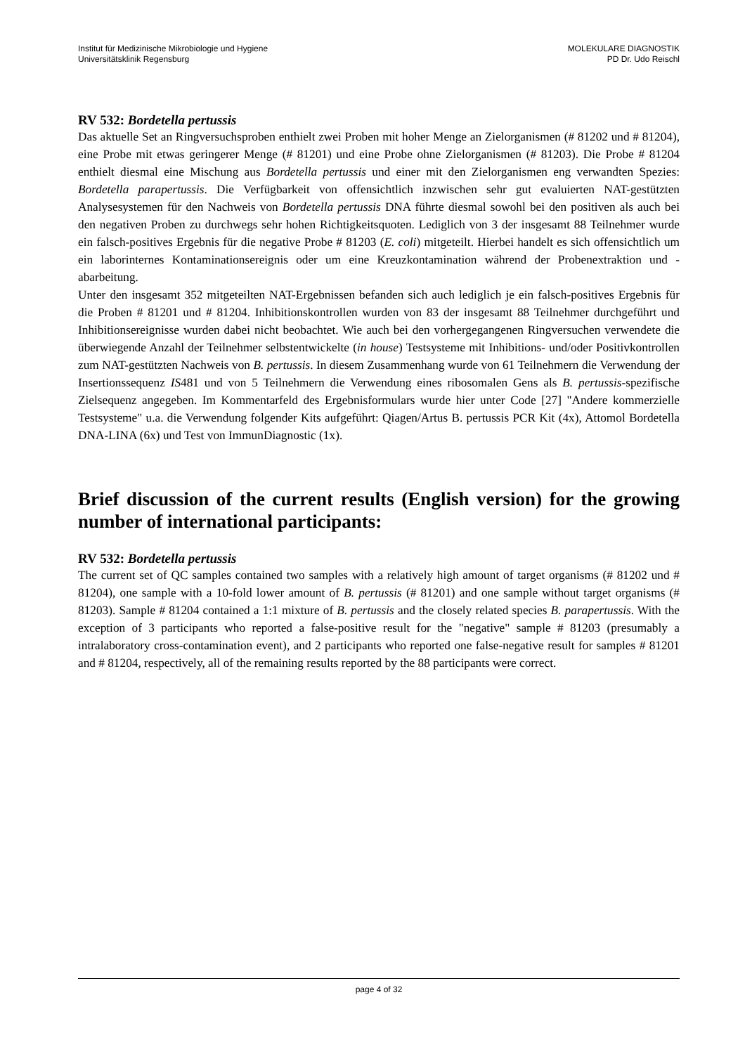Institut für Medizinische Mikrobiologie und Hygiene
Universitätsklinik Regensburg
MOLEKULARE DIAGNOSTIK
PD Dr. Udo Reischl
RV 532: Bordetella pertussis
Das aktuelle Set an Ringversuchsproben enthielt zwei Proben mit hoher Menge an Zielorganismen (# 81202 und # 81204), eine Probe mit etwas geringerer Menge (# 81201) und eine Probe ohne Zielorganismen (# 81203). Die Probe # 81204 enthielt diesmal eine Mischung aus Bordetella pertussis und einer mit den Zielorganismen eng verwandten Spezies: Bordetella parapertussis. Die Verfügbarkeit von offensichtlich inzwischen sehr gut evaluierten NAT-gestützten Analysesystemen für den Nachweis von Bordetella pertussis DNA führte diesmal sowohl bei den positiven als auch bei den negativen Proben zu durchwegs sehr hohen Richtigkeitsquoten. Lediglich von 3 der insgesamt 88 Teilnehmer wurde ein falsch-positives Ergebnis für die negative Probe # 81203 (E. coli) mitgeteilt. Hierbei handelt es sich offensichtlich um ein laborinternes Kontaminationsereignis oder um eine Kreuzkontamination während der Probenextraktion und -abarbeitung.
Unter den insgesamt 352 mitgeteilten NAT-Ergebnissen befanden sich auch lediglich je ein falsch-positives Ergebnis für die Proben # 81201 und # 81204. Inhibitionskontrollen wurden von 83 der insgesamt 88 Teilnehmer durchgeführt und Inhibitionsereignisse wurden dabei nicht beobachtet. Wie auch bei den vorhergegangenen Ringversuchen verwendete die überwiegende Anzahl der Teilnehmer selbstentwickelte (in house) Testsysteme mit Inhibitions- und/oder Positivkontrollen zum NAT-gestützten Nachweis von B. pertussis. In diesem Zusammenhang wurde von 61 Teilnehmern die Verwendung der Insertionssequenz IS481 und von 5 Teilnehmern die Verwendung eines ribosomalen Gens als B. pertussis-spezifische Zielsequenz angegeben. Im Kommentarfeld des Ergebnisformulars wurde hier unter Code [27] "Andere kommerzielle Testsysteme" u.a. die Verwendung folgender Kits aufgeführt: Qiagen/Artus B. pertussis PCR Kit (4x), Attomol Bordetella DNA-LINA (6x) und Test von ImmunDiagnostic (1x).
Brief discussion of the current results (English version) for the growing number of international participants:
RV 532: Bordetella pertussis
The current set of QC samples contained two samples with a relatively high amount of target organisms (# 81202 und # 81204), one sample with a 10-fold lower amount of B. pertussis (# 81201) and one sample without target organisms (# 81203). Sample # 81204 contained a 1:1 mixture of B. pertussis and the closely related species B. parapertussis. With the exception of 3 participants who reported a false-positive result for the "negative" sample # 81203 (presumably a intralaboratory cross-contamination event), and 2 participants who reported one false-negative result for samples # 81201 and # 81204, respectively, all of the remaining results reported by the 88 participants were correct.
page 4 of 32